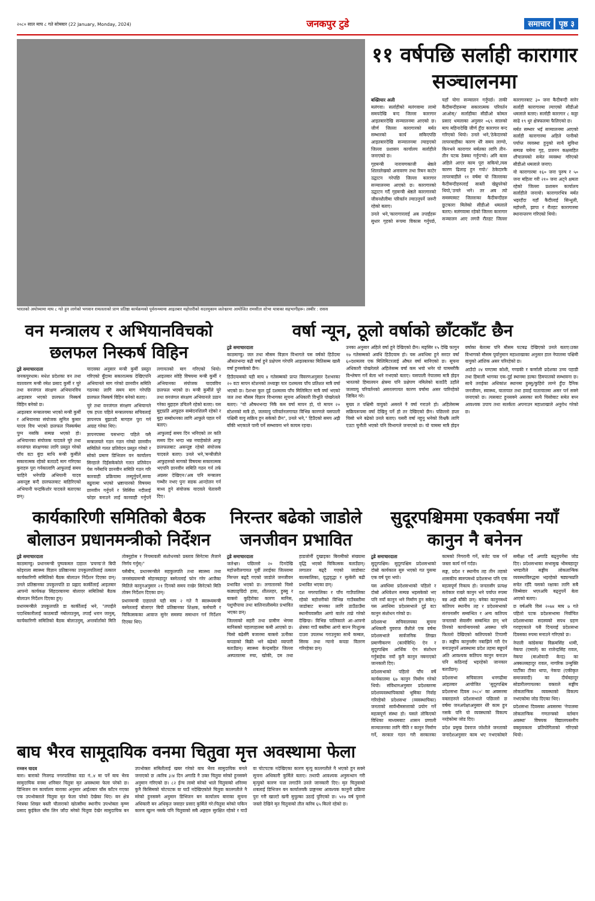२०८० साल माघ ८ गते सोमबार (22 January, Monday, 2024) जनकपुर टुडे समाचार पृष्ठ ३
भारतको अयोध्यामा माघ ८ गते हुन लागेको भगवान रामललाको प्राण प्रतिष्ठा कार्यक्रमको पूर्वसन्ध्यामा आइतबार महोत्तरीको सदरमुकाम जलेश्वरमा आयोजित रामसीता शोभा यात्राका सहभागीहरू। तस्वीर : रासस
११ वर्षपछि सर्लाही कारागार सञ्चालनमा
बख्तियार अली
मलंगवा। सर्लाहीको मलंगवामा लामो समयदेखि बन्द जिल्ला कारागार आइतबारदेखि सञ्चालनमा आएको छ। जीर्ण जिल्ला कारागारको मर्मत सम्भारको कार्य सकिएपछि आइतबारदेखि सञ्चालनमा ल्याइएको जिल्ला प्रशासन कार्यालय सर्लाहीले जनाएको छ।
गृहमन्त्री नारायणकाजी श्रेष्ठले शिलालेखको अनावरण तथा रिबन काटेर उद्घाटन गरेपछि जिल्ला कारागार सञ्चालनमा आएको छ। कारागारको उद्घाटन गर्दै गृहमन्त्री श्रेष्ठले कारागारको जीवनशैलीमा परिवर्तन ल्याउनुपर्ने जरुरी रहेको बताए।
उनले भने,'कारागारलाई अब तपाईंहरू सुधार गृहको रूपमा विकास गर्नुपर्छ, यहाँ योगा सञ्चालन गर्नुपर्छ। ताकी कैदीबन्दीहरूमा सकारात्मक परिवर्तन आओस्।' सर्लाहीका सीडीओ कोमल प्रसाद धमलाका अनुसार ०६९ सालको माघ महिनादेखि जीर्ण हुँदा कारागार बन्द गरिएको थियो। उनले भने,'ठेकेदारको लापरबाहीका कारण धेरै समय लाग्यो, किनभने कारागार मर्मतका लागि तीन-तीन पटक ठेक्का गर्नुपर्‍यो। अनि बल्ल अहिले आएर काम पूरा सकियो,त्यस कारण ढिलाइ हुन गयो।' ठेकेदारकै लापरबाहीले ११ वर्षमा यो जिल्लाका कैदीबन्दीहरुलाई सास्ती खेप्नुपरेको थियो,'उनले भने। तर अब त्यो समस्याबाट जिल्लाका कैदीबन्दीहरु छुटकारा मिलेको सीडीओ धमलाले बताए। मलंगवामा रहेको जिल्ला कारागार सञ्चालन आए लगत्तै रौतहट जिल्ला कारागारबाट ३० जना कैदीबन्दी सारेर सर्लाही कारागारमा ल्याएको सीडीओ धमलाले बताए। सर्लाही कारागार ८ कठ्ठा साढे १९ धुर क्षेत्रफलमा फैलिएको छ।
मर्मत सम्भार भई सञ्चालनमा आएको सर्लाही कारागारमा अहिले पानीको पर्याप्त व्यवस्था हुनुको साथै सुविधा सम्पन्न चमेना गृह, प्रजनन कक्षसहित शौचालयको समेत व्यवस्था गरिएको सीडीओ धमलाले जनाए।
यो कारागारमा १६० जना पुरुष र ५० जना महिला गरी २१० जना अट्ने क्षमता रहेको जिल्ला प्रशासन कार्यालय सर्लाहीले जनायो। कारागारभित्र मर्मत भइरहँदा यहाँ कैदीलाई सिन्धुली, महोत्तरी, झापा र रौतहट कारागारमा स्थानान्तरण गरिएको थियो।
वन मन्त्रालय र अभियानविचको छलफल निस्कर्ष विहिन
टुडे समाचारदाता
जनकपुरधाम। मधेश प्रदेशका वन तथा वातावरण मन्त्री रमेश प्रसाद कुर्मी र चुरे तथा वनजंगल संरक्षण अभियानविच आइतबार भएको छलफल निस्कर्ष विहिन बनेको छ।
आइतबार मन्त्रालयमा भएको मन्त्री कुर्मी र अभियानका संयोजक सुनिल कुमार यादव विच भएको छलफल निस्कर्षमा पुग्न नसकि सम्पन्न भएको हो। अभियानका संयोजक यादवले चुरे तथा वनजंगल संरक्षणका लागि प्रस्तुत गरेको पाँच वटा बुंदा माथि मन्त्री कुर्मीले सकारात्मक रहेको बताउदै माग गरिएका कुराहरु पुरा गर्नकालागि आफुलाई समय चाहिने भनेपछि अभियानी यादव असन्तुष्ट बन्दै छलफलबाट बाहिरिएको अभियानी चन्द्रकिशोर यादवले बताएका छन्।
यादवका अनुसार मन्त्री कुर्मी प्रस्तुत गरिएको बुँदामा सकारात्मक देखिएपनि अभियानले माग गरेको छानवीन समिति गठनका लागि समय माग गरेपछि छलफल निस्कर्ष विहिन बनेको बताए।
चुरे तथा वनजंगल संरक्षण अभियानले एक हप्ता पहिले मन्त्रालयका सचिवलाई ज्ञापनपत्र बुझाउदै मागहरु पुरा गर्न आग्रह गरेका थिए।
ज्ञापनपत्रमा यसभन्दा पहिले यसै मन्त्रालयले गठन गठन गरेको छानवीन समितिले गलत प्रतिवेदन प्रस्तुत गरेको र सोको प्रमाण डिभिजन वन कार्यालय सिरहाले दिईसकेकोले गलत प्रतिवेदन पेस गर्नेमाथि छानवीन समिति गठन गरि कारवाही प्रक्रियामा लम्पुर्नुपर्ने,सरवा वढुवामा भएको भ्रष्टाचारको विषयमा छानवीन गर्नुपर्ने र सिर्सिया नदीलाई फोहर बनाउने लाई कारवाही गर्नुपर्ने लगायतको माग गरिएको थियो। आइतबार सोहि विषयमा मन्त्री कुर्मी र अभियानका संयोजक यादवविच छलफल भएको छ। मन्त्री कुर्मीले चुरे तथा वनजंगल संरक्षण अभियानले उठान गरेका मुद्दाहरु उचितनै रहेको बताए। यस मुद्दाप्रति आफुहरु सम्वेदनशिलनै रहेको र मुद्दा सम्वोधनका लागि आफुले पहल गर्ने बताए।
आफुलाई समय दिन भनिएको तर कति समय दिन भन्दा भन्न नचाहेकोले आफु छलफलबाट असन्तुष्ट रहेको संयोजक यादवले बताए। उनले भने,'मन्त्रीजीले आफुहरुको मागको विषयमा सकारात्मक भएपनि छानवीन समिति गठन गर्न तर्फ अग्रसर देखिएन।'अब पनि मन्त्रालय गम्भीर नभए पुनः सडक आन्दोलन गर्न बाध्य हुने संयोजक यादवले चेतावनी दिए।
वर्षा न्यून, ठूलो वर्षाको छाँटकाँट छैन
टुडे समाचारदाता
काठमाण्डु। जल तथा मौसम विज्ञान विभागले यस वर्षको हिउँदमा औसतभन्दा बढी वर्षा हुने प्रक्षेपण गरेपनि आइतबारका मितिसम्म खासै वर्षा हुनसकेको छैन।
हिउँदयामको यही माघ ४ गतेसम्मको प्राप्त विवरणअनुसार देशभरका २० वटा मापन स्टेशनको तथ्याङ्मा चार दशमलव पाँच प्रतिशत मात्रै वर्षा भएको छ। देशभर कूल दुई दशमलव पाँच मिलिमिटर मात्रै वर्षा भएको जल तथा मौसम विज्ञान विभागका सूचना अधिकारी विभूति पोखरेलले बताए। "यो औषधभन्दा निकै कम वर्षा मापन हो, यो मापन २० स्टेशनको मात्रै हो, जलवायु परिवर्तनलगायत विभिन्न कारणले यसपाली पश्चिमी वायु सक्रिय हुन सकेको छैन", उनले भने," हिउँदको समय अझै बाँकी भएकाले पानी पर्ने सम्भावना भने कायम रहन्छ।
उनका अनुसार अहिले वर्षा हुने देखिएको छैन। मङ्सिर १५ देखि फागुन १७ गतेसम्मको अवधि हिउँदयाम हो। यस अवधिमा हुने सरदर वर्षा ६०दशमलव एक मिलिमिटरलाई औषत वर्षा मानिएको छ। सूचना अधिकारी पोखरेलले अहिलेसम्म वर्षा कम भयो भनेर यो याममरीकै विश्लेषण गर्ने बेला भने नभएको बताए। यसपाली नेपालमा मात्रै होइन भारतको हिमालयन क्षेत्रमा पनि प्रक्षेपण नमिलेको बताउँदै उहाँले जलवायु परिवर्तनको असरलगायत कारण वर्षामा असर पारिरहेको जिकिर गरे।
मुख्य त पश्चिमी वायुको असरले नै वर्षा गराउने हो। अहिलेसम्म सक्रियरूपमा वर्षा देखिनु पर्ने हो तर देखिएको छैन। पछिल्लो हप्ता चिसो भने बढेको उनले बताए। यसरी वर्षा नहुनु भनेको विश्वकै लागि एउटा चुनौती भएको पनि विभागले जनाएको छ। यो याममा मात्रै होइन वर्षाका बेलामा पनि मौसम घटबढ देखिएको उनले बताए।उक्त विभागको मौसम पूर्वानुमान महाशाखाका अनुसार हाल नेपालमा पश्चिमी वायुको आंशिक असर परिरहेको छ।
आउँदो २४ घण्टामा कोशी, गण्डकी र कर्णाली प्रदेशका उच्च पहाडी तथा हिमाली भागका एक-दुई स्थानमा हल्का हिमपातको सम्भावना छ। साथै तराईका अधिकांश स्थानमा हुस्सु/कुहिरो लाग्ने हुँदा दैनिक जनजीवन, स्वास्थ्य, यातायात तथा हवाई यातायातमा असर पर्न सक्ने जनाएको छ। त्यसबाट हुनसक्ने असरका साथै चिसोबाट समेत बच्न आवश्यक उपाय तथा सतर्कता अपनाउन महाशाखाले अनुरोध गरेको छ।
कार्यकारिणी समितिको बैठक बोलाउन प्रधानमन्त्रीको निर्देशन
टुडे समाचारदाता
काठमाण्डु। प्रधानमन्त्री पुष्पकमल दाहाल 'प्रचण्ड'ले बिपी कोइराला स्वास्थ्य विज्ञान प्रतिष्ठानका उपकुलपतिलाई तत्काल कार्यकारिणी समितिको बैठक बोलाउन निर्देशन दिएका छन्। उनले प्रतिष्ठानका उपकुलपति डा प्रह्लाद कार्कीलाई आइतबार आफ्नो कार्यकक्ष सिंहदरबारमा बोलाएर समितिको बैठक बोलाउन निर्देशन दिएका हुन्।
प्रधानमन्त्रीले उपकुलपति डा कार्कीलाई भने, "तपाईंले पदाधिकारीलाई काठमाडौं नबोलाउनुस्, तपाईं धरान जानुस्, कार्यकारिणी समितिको बैठक बोलाउनुस्, अन्तर्वार्ताको मिति तोक्नुहोस र नियमावली संशोधनको प्रस्ताव सिनेटमा लैजाने निर्णय गर्नुस्।"
यसैबीच, प्रधानमन्त्रीले सहकुलपति तथा स्वास्थ्य तथा जनसंख्यामन्त्री मोहनबहादुर बस्नेतलाई फोन गरेर आजैका मितिले कानुनअनुसार २१ दिनको समय राखेर सिनेटको मिति तोक्न निर्देशन दिएका छन्।
प्रधानमन्त्री दाहालले यही माघ २ गते नै स्वास्थ्यमन्त्री बस्नेतलाई बोलाएर बिपी प्रतिष्ठानका शिक्षक, कर्मचारी र चिकित्सकका आवाज सुनेर समस्या समाधान गर्न निर्देशन दिएका थिए।
निरन्तर बढेको जाडोले जनजीवन प्रभावित
टुडे समाचारदाता
जलेश्वर। पछिल्लो २० दिनदेखि महोत्तरीलगायत पूर्वी तराईका जिल्लामा निरन्तर बढ्दै गएको जाडोले जनजीवन प्रभावित भएको छ। लगातारको चिसो कठ्याङ्ग्रिदो हावा, शीतलहर, हुस्सु र बाक्लो कुहिरोका कारण मानिस, पशुचौपाया तथा बालिनालीसमेत प्रभावित भएका छन्।
जिल्लाको सहरी तथा ग्रामीण भेगमा मानिसको चहलपहलमा कमी आएको छ। चिसो बढेसँगै बजारमा बाक्लो ऊनीका कपडाको बिक्री भने बढेको व्यापारी बताउँछन्। स्वास्थ्य केन्द्रसहित जिल्ला अस्पतालमा रुघा, खोकी, दम तथा हाडजोर्नी दुखाइका बिरामीको संख्यामा वृद्धि भएको चिकित्सक बताउँछन्। लगातार बढ्दै गएको जाडोबाट बालबालिका, वृद्धवृद्धा र सुत्केरी बढी प्रभावित भएका छन्।
दश नगरपालिका र पाँच गाउँपालिका रहेको महोत्तरीको विभिन्न गाउँबस्तीमा जाडोबाट बच्नका लागि ठाउँठाउँमा स्थानीयवासील आगो बालेर ताप्ने गरेको देखिन्छ। विभिन्न पालिकाले आ-आफ्नो क्षेत्रका गाउँ बस्तीमा आगो बाल्न निःशुल्क दाउरा उपलब्ध गराउनुका साथै कम्बल, सिरक तथा न्यानो कपडा वितरण गरिरहेका छन्।
सुदूरपश्चिममा एकवर्षमा नयाँ कानुन नै बनेनन
टुडे समाचारदाता
सुदूरपश्चिम। सुदूरपश्चिम प्रदेशसभाको दोस्रो कार्यकाल सुरु भएको गत पुसमा एक वर्ष पूरा भयो।
यस अवधिमा प्रदेशसभाको पहिलो र दोस्रो अधिवेशन सम्पन्न भइसकेको भए पनि नयाँ कानुन भने निर्माण हुन सकेन्। यस अवधिमा प्रदेशसभाले दुई वटा कानुन संशोधन गरेको छ।
प्रदेशसभा सचिवालयका सूचना अधिकारी युवराज जैशीले एक वर्षमा प्रदेशसभाले सार्वजनिक लिखत प्रमाणीकरण (कार्यविधि) ऐन र सुदूरपश्चिम आर्थिक ऐन संशोधन गर्नुबाहेक नयाँ कुनै कानुन नबनाएको जानकारी दिए।
प्रदेशसभाको पहिलो पाँच वर्षे कार्यकालमा ६७ कानुन निर्माण गरेको थियो। संविधानअनुसार प्रदेशस्तरमा प्रदेशव्यवस्थापिकाको भूमिका निर्वाह गरिरहेको प्रदेशसभा (व्यवस्थापिका) जनताको सार्वभौमसत्ताको प्रयोग गर्ने महत्वपूर्ण संस्था हो। यसले तोकिएको विधिका माध्यमबाट शासन प्रणाली सञ्चालनका लागि नीति र कानुन निर्माण गर्ने, सरकार गठन गरी सरकारका कामको निगरानी गर्ने, बजेट पास गर्ने जस्ता कार्य गर्ने गर्दछ।
सङ्घ, प्रदेश र स्थानीय तह तीन तहको शासकीय स्वरुपमध्ये प्रदेशसभा पनि एक महत्वपूर्ण निकाय हो। जनतासँग प्रत्यक्ष सरोकार राख्ने कानुन भने पर्याप्त रुपमा बन्न अझै बाँकी छन्। बनेका कानुनमध्ये कतिपय स्थानीय तह र प्रदेशसभाको संरचनासँग सम्बन्धित र अन्य कतिपय जनताको सेवासँग सम्बन्धित छन् भने तिनको कार्यान्वयनको अवस्था पनि फितलो देखिएको कतिपयको टिप्पणी छ। सङ्घीय कानुनसँग नबाझिने गरी ऐन बनाउनुपर्ने अवस्थामा प्रदेश तहमा बन्नुपर्ने अति आवश्यक कतिपय कानुन बनाउन पनि कठिनाई भइरहेको जानकार बताउँछन्।
प्रदेशसभा सचिवालय धनगढीमा आइतबार आयोजित 'सुदूरपश्चिम प्रदेशसभा दिवस २०८०' का अवसरमा वक्ताहरुले प्रदेशसभाले पछिल्लो छ वर्षमा जनअपेक्षाअनुसार धेरै काम हुन नसके पनि यो व्यवस्थाको विकल्प नरहेकोमा जोड दिए।
प्रदेश प्रमुख देवराज जोशीले जनताको जनादेशअनुसार काम भए नभएकोबारे समीक्षा गर्दै अगाडि बढ्नुपर्नेमा जोड दिए। प्रदेशसभाका सभामुख भीमबहादुर भण्डारीले सङ्घीय लोकतान्त्रिक व्यवस्थाविरुद्धमा भइरहेको षड्यन्त्रप्रति सचेत रहँदै यसको रक्षाका लागि सबै जिम्मेवार भएरअघि बढ्नुपर्ने बेला आएको बताए।
छ वर्षअघि विसं २०७४ माघ ७ गते पहिलो पटक प्रदेशसभामा निर्वाचित प्रदेशसभाका सदस्यको सपथ ग्रहण गराइएकाले यसै दिनलाई प्रदेशसभा दिवसका रुपमा मनाउने गरिएको छ।
नेपाली कांग्रेसका विक्रमसिंह धामी, नेकपा (एमाले) का राजेन्द्रसिंह रावल, नेकपा (माओवादी केन्द्र) का अक्कलबहादुर रावल, नागरिक उन्मुक्ति पार्टीका टीका थापा, नेकपा (एकीकृत समाजवादी) का दीर्घबहादुर सोडारीलगायतका वक्ताले सङ्घीय लोकतान्त्रिक व्यवस्थाको विकल्प नभएकोमा जोड दिएका थिए।
प्रदेशसभा दिवसका अवसरमा 'नेपालमा लोकतान्त्रिक गणतन्त्रको वर्तमान अवस्था' विषयक विद्यालयस्तरीय वक्तृत्वकला प्रतियोगिताको गरिएको थियो।
बाघ भैरव सामूदायिक वनमा चितुवा मृत्त अवस्थामा फेला
रञ्जन यादव
बारा। बाराको निजगढ नगरपालिका वडा नं..४ मा पर्ने बाघ भैरव सामुदायिक वनमा शनिबार चितुवा मृत अवस्थामा फेला परेको छ। डिभिजन वन कार्यालय बाराका अनुसार आईतबार घाँस काँटन गएका एक उपभोक्ताले चितुवा मृत फेला परेको देखेका थिए। बन क्षेत्र भित्रका शिखर बस्ती चौताराको खोल्सीमा स्थानीय उपभोक्ता कृष्ण प्रसाद कुईकेल घाँस लिन जाँदा मरेको चितुवा देखेर सामुदायिक बन उपभोक्ता समितीलाई खबर गरेको बाघ भैरव सामुदायिक बनले जनाएको छ ।करिब ३।४ दिन अगाडि नै उक्त चितुवा मरेको हुनसक्ने अनुमान गरिएको छ। ८२ ईन्च लामो मरेको भाले चितुवाको शरिरमा कुनै किसिमको चोटपटक वा घाउँ नदेखिएकोले चितुवा कालगतीले नै मरेको हुनसक्ने अनुमान डिभिजन बन कार्यालय बाराका सुचना अधिकारी बन अधिकृत जवाहर प्रसाद कुर्मिले गरे।चितुवा मरेको यकिन कारण खुल्न नसके पनि चितुवाको सबै अङ्गहरु सुरक्षित रहेको र घाउँ वा चोटपटक नदेखिएका कारण मृत्यु कालगतीले नै भएको हुन सक्ने सुचना अधिकारी कुर्मिले बताए। तथापी आवश्यक अनुसन्धान गरी मृत्युको कारण पत्ता लगाउँने उनले जानकारी दिए। मृत चितुवाको शबलाई डिभिजन बन कार्यालयकै प्राङ्गनमा आवश्यक कानुनी प्रक्रिया पुरा गरी खाल्टो खनी मुचुल्का उठाई पुरिएको छ। ५१७ वर्ष पुरानो जस्तो देखिने मृत चितुवाको तौल करिब ६५ किलो रहेको छ।